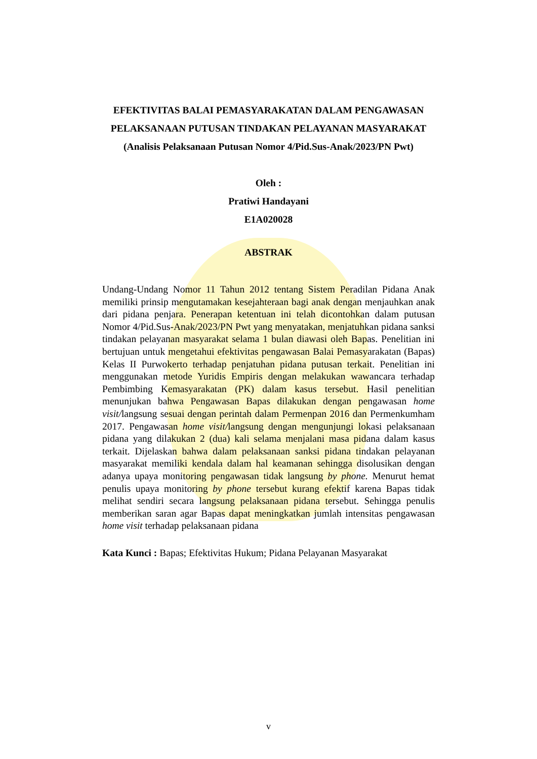EFEKTIVITAS BALAI PEMASYARAKATAN DALAM PENGAWASAN
PELAKSANAAN PUTUSAN TINDAKAN PELAYANAN MASYARAKAT
(Analisis Pelaksanaan Putusan Nomor 4/Pid.Sus-Anak/2023/PN Pwt)
Oleh :
Pratiwi Handayani
E1A020028
ABSTRAK
Undang-Undang Nomor 11 Tahun 2012 tentang Sistem Peradilan Pidana Anak memiliki prinsip mengutamakan kesejahteraan bagi anak dengan menjauhkan anak dari pidana penjara. Penerapan ketentuan ini telah dicontohkan dalam putusan Nomor 4/Pid.Sus-Anak/2023/PN Pwt yang menyatakan, menjatuhkan pidana sanksi tindakan pelayanan masyarakat selama 1 bulan diawasi oleh Bapas. Penelitian ini bertujuan untuk mengetahui efektivitas pengawasan Balai Pemasyarakatan (Bapas) Kelas II Purwokerto terhadap penjatuhan pidana putusan terkait. Penelitian ini menggunakan metode Yuridis Empiris dengan melakukan wawancara terhadap Pembimbing Kemasyarakatan (PK) dalam kasus tersebut. Hasil penelitian menunjukan bahwa Pengawasan Bapas dilakukan dengan pengawasan home visit/langsung sesuai dengan perintah dalam Permenpan 2016 dan Permenkumham 2017. Pengawasan home visit/langsung dengan mengunjungi lokasi pelaksanaan pidana yang dilakukan 2 (dua) kali selama menjalani masa pidana dalam kasus terkait. Dijelaskan bahwa dalam pelaksanaan sanksi pidana tindakan pelayanan masyarakat memiliki kendala dalam hal keamanan sehingga disolusikan dengan adanya upaya monitoring pengawasan tidak langsung by phone. Menurut hemat penulis upaya monitoring by phone tersebut kurang efektif karena Bapas tidak melihat sendiri secara langsung pelaksanaan pidana tersebut. Sehingga penulis memberikan saran agar Bapas dapat meningkatkan jumlah intensitas pengawasan home visit terhadap pelaksanaan pidana
Kata Kunci : Bapas; Efektivitas Hukum; Pidana Pelayanan Masyarakat
v